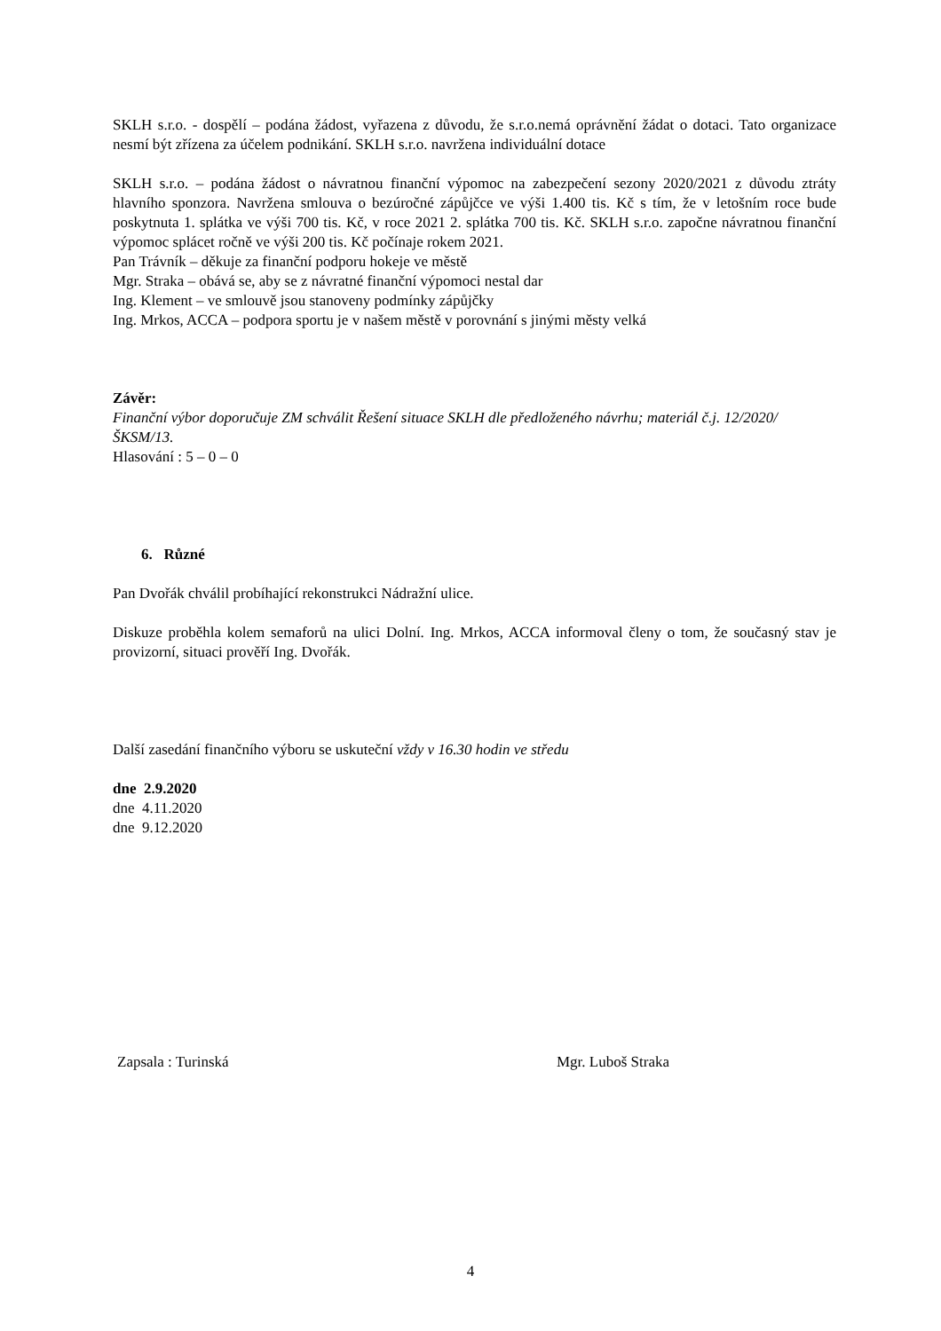SKLH s.r.o. - dospělí – podána žádost, vyřazena z důvodu, že s.r.o.nemá oprávnění žádat o dotaci. Tato organizace nesmí být zřízena za účelem podnikání. SKLH s.r.o. navržena individuální dotace
SKLH s.r.o. – podána žádost o návratnou finanční výpomoc na zabezpečení sezony 2020/2021 z důvodu ztráty hlavního sponzora. Navržena smlouva o bezúročné zápůjčce ve výši 1.400 tis. Kč s tím, že v letošním roce bude poskytnuta 1. splátka ve výši 700 tis. Kč, v roce 2021 2. splátka 700 tis. Kč. SKLH s.r.o. započne návratnou finanční výpomoc splácet ročně ve výši 200 tis. Kč počínaje rokem 2021.
Pan Trávník – děkuje za finanční podporu hokeje ve městě
Mgr. Straka – obává se, aby se z návratné finanční výpomoci nestal dar
Ing. Klement – ve smlouvě jsou stanoveny podmínky zápůjčky
Ing. Mrkos, ACCA – podpora sportu je v našem městě v porovnání s jinými městy velká
Závěr:
Finanční výbor doporučuje ZM schválit Řešení situace SKLH dle předloženého návrhu; materiál č.j. 12/2020/ŠKSM/13.
Hlasování : 5 – 0 – 0
6. Různé
Pan Dvořák chválil probíhající rekonstrukci Nádražní ulice.
Diskuze proběhla kolem semaforů na ulici Dolní. Ing. Mrkos, ACCA informoval členy o tom, že současný stav je provizorní, situaci prověří Ing. Dvořák.
Další zasedání finančního výboru se uskuteční vždy v 16.30 hodin ve středu
dne 2.9.2020
dne 4.11.2020
dne 9.12.2020
Zapsala : Turinská Mgr. Luboš Straka
4